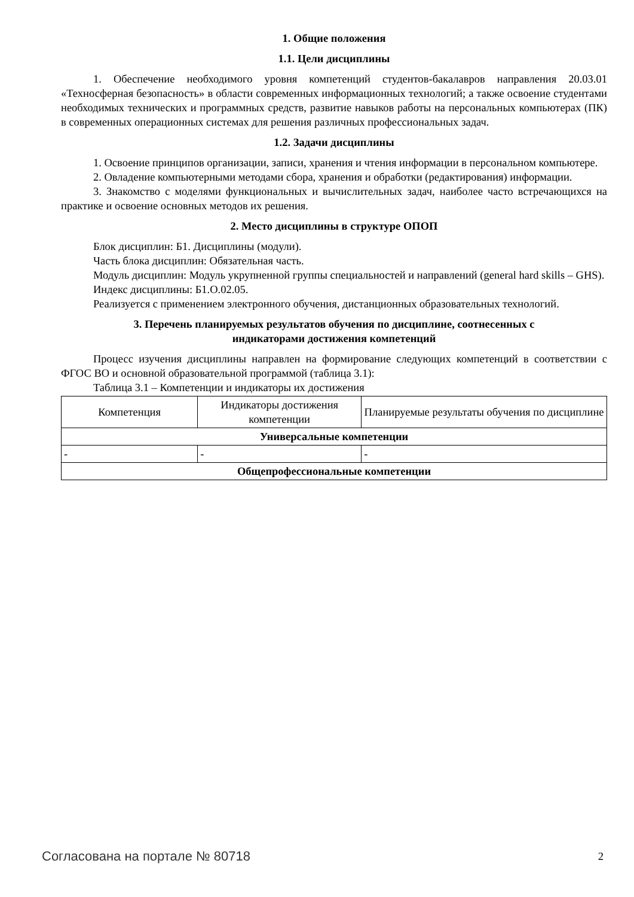1. Общие положения
1.1. Цели дисциплины
1. Обеспечение необходимого уровня компетенций студентов-бакалавров направления 20.03.01 «Техносферная безопасность» в области современных информационных технологий; а также освоение студентами необходимых технических и программных средств, развитие навыков работы на персональных компьютерах (ПК) в современных операционных системах для решения различных профессиональных задач.
1.2. Задачи дисциплины
1. Освоение принципов организации, записи, хранения и чтения информации в персональном компьютере.
2. Овладение компьютерными методами сбора, хранения и обработки (редактирования) информации.
3. Знакомство с моделями функциональных и вычислительных задач, наиболее часто встречающихся на практике и освоение основных методов их решения.
2. Место дисциплины в структуре ОПОП
Блок дисциплин: Б1. Дисциплины (модули).
Часть блока дисциплин: Обязательная часть.
Модуль дисциплин: Модуль укрупненной группы специальностей и направлений (general hard skills – GHS).
Индекс дисциплины: Б1.О.02.05.
Реализуется с применением электронного обучения, дистанционных образовательных технологий.
3. Перечень планируемых результатов обучения по дисциплине, соотнесенных с
индикаторами достижения компетенций
Процесс изучения дисциплины направлен на формирование следующих компетенций в соответствии с ФГОС ВО и основной образовательной программой (таблица 3.1):
Таблица 3.1 – Компетенции и индикаторы их достижения
| Компетенция | Индикаторы достижения компетенции | Планируемые результаты обучения по дисциплине |
| --- | --- | --- |
| Универсальные компетенции | | |
| - | - | - |
| Общепрофессиональные компетенции | | |
Согласована на портале № 80718 2